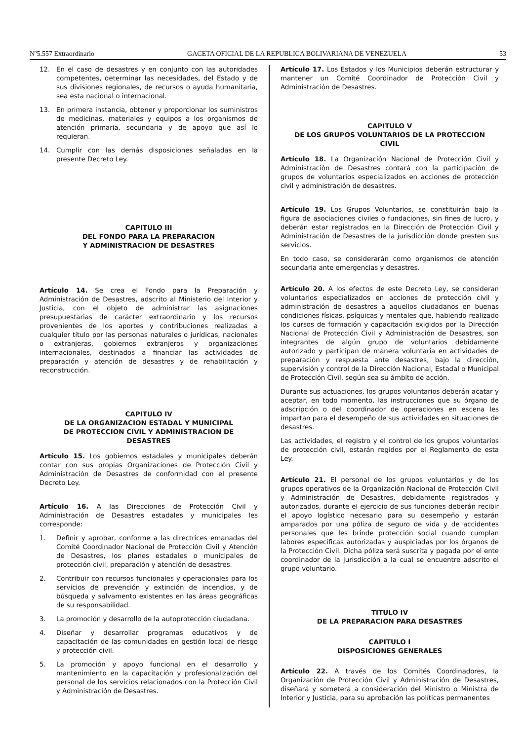Nº5.557 Extraordinario GACETA OFICIAL DE LA REPUBLICA BOLIVARIANA DE VENEZUELA 53
12. En el caso de desastres y en conjunto con las autoridades competentes, determinar las necesidades, del Estado y de sus divisiones regionales, de recursos o ayuda humanitaria, sea esta nacional o internacional.
13. En primera instancia, obtener y proporcionar los suministros de medicinas, materiales y equipos a los organismos de atención primaria, secundaria y de apoyo que así lo requieran.
14. Cumplir con las demás disposiciones señaladas en la presente Decreto Ley.
CAPITULO III
DEL FONDO PARA LA PREPARACION
Y ADMINISTRACION DE DESASTRES
Artículo 14. Se crea el Fondo para la Preparación y Administración de Desastres, adscrito al Ministerio del Interior y Justicia, con el objeto de administrar las asignaciones presupuestarias de carácter extraordinario y los recursos provenientes de los aportes y contribuciones realizadas a cualquier título por las personas naturales o jurídicas, nacionales o extranjeras, gobiernos extranjeros y organizaciones internacionales, destinados a financiar las actividades de preparación y atención de desastres y de rehabilitación y reconstrucción.
CAPITULO IV
DE LA ORGANIZACION ESTADAL Y MUNICIPAL
DE PROTECCION CIVIL Y ADMINISTRACION DE
DESASTRES
Artículo 15. Los gobiernos estadales y municipales deberán contar con sus propias Organizaciones de Protección Civil y Administración de Desastres de conformidad con el presente Decreto Ley.
Artículo 16. A las Direcciones de Protección Civil y Administración de Desastres estadales y municipales les corresponde:
1. Definir y aprobar, conforme a las directrices emanadas del Comité Coordinador Nacional de Protección Civil y Atención de Desastres, los planes estadales o municipales de protección civil, preparación y atención de desastres.
2. Contribuir con recursos funcionales y operacionales para los servicios de prevención y extinción de incendios, y de búsqueda y salvamento existentes en las áreas geográficas de su responsabilidad.
3. La promoción y desarrollo de la autoprotección ciudadana.
4. Diseñar y desarrollar programas educativos y de capacitación de las comunidades en gestión local de riesgo y protección civil.
5. La promoción y apoyo funcional en el desarrollo y mantenimiento en la capacitación y profesionalización del personal de los servicios relacionados con la Protección Civil y Administración de Desastres.
Artículo 17. Los Estados y los Municipios deberán estructurar y mantener un Comité Coordinador de Protección Civil y Administración de Desastres.
CAPITULO V
DE LOS GRUPOS VOLUNTARIOS DE LA PROTECCION
CIVIL
Artículo 18. La Organización Nacional de Protección Civil y Administración de Desastres contará con la participación de grupos de voluntarios especializados en acciones de protección civil y administración de desastres.
Artículo 19. Los Grupos Voluntarios, se constituirán bajo la figura de asociaciones civiles o fundaciones, sin fines de lucro, y deberán estar registrados en la Dirección de Protección Civil y Administración de Desastres de la jurisdicción donde presten sus servicios.
En todo caso, se considerarán como organismos de atención secundaria ante emergencias y desastres.
Artículo 20. A los efectos de este Decreto Ley, se consideran voluntarios especializados en acciones de protección civil y administración de desastres a aquellos ciudadanos en buenas condiciones físicas, psíquicas y mentales que, habiendo realizado los cursos de formación y capacitación exigidos por la Dirección Nacional de Protección Civil y Administración de Desastres, son integrantes de algún grupo de voluntarios debidamente autorizado y participan de manera voluntaria en actividades de preparación y respuesta ante desastres, bajo la dirección, supervisión y control de la Dirección Nacional, Estadal o Municipal de Protección Civil, según sea su ámbito de acción.
Durante sus actuaciones, los grupos voluntarios deberán acatar y aceptar, en todo momento, las instrucciones que su órgano de adscripción o del coordinador de operaciones en escena les impartan para el desempeño de sus actividades en situaciones de desastres.
Las actividades, el registro y el control de los grupos voluntarios de protección civil, estarán regidos por el Reglamento de esta Ley.
Artículo 21. El personal de los grupos voluntarios y de los grupos operativos de la Organización Nacional de Protección Civil y Administración de Desastres, debidamente registrados y autorizados, durante el ejercicio de sus funciones deberán recibir el apoyo logístico necesario para su desempeño y estarán amparados por una póliza de seguro de vida y de accidentes personales que les brinde protección social cuando cumplan labores específicas autorizadas y auspiciadas por los órganos de la Protección Civil. Dicha póliza será suscrita y pagada por el ente coordinador de la jurisdicción a la cual se encuentre adscrito el grupo voluntario.
TITULO IV
DE LA PREPARACION PARA DESASTRES
CAPITULO I
DISPOSICIONES GENERALES
Artículo 22. A través de los Comités Coordinadores, la Organización de Protección Civil y Administración de Desastres, diseñará y someterá a consideración del Ministro o Ministra de Interior y Justicia, para su aprobación las políticas permanentes